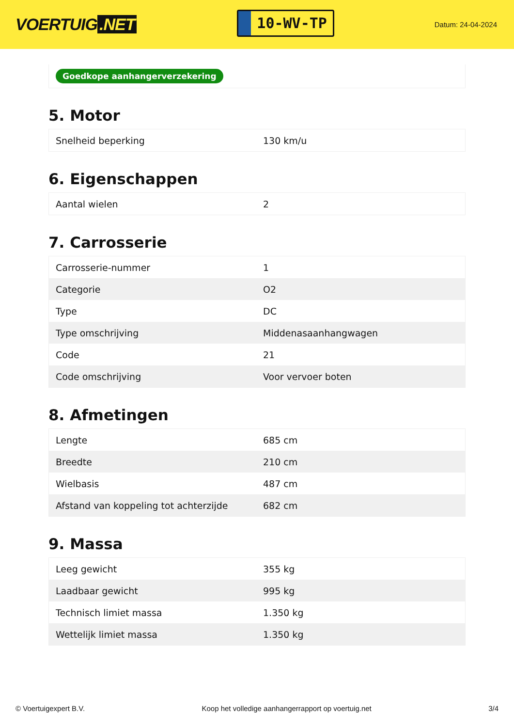VOERTUIG.NET
10-WV-TP
Datum: 24-04-2024
Goedkope aanhangerverzekering
5. Motor
| Snelheid beperking | 130 km/u |
6. Eigenschappen
| Aantal wielen | 2 |
7. Carrosserie
| Carrosserie-nummer | 1 |
| Categorie | O2 |
| Type | DC |
| Type omschrijving | Middenasaanhangwagen |
| Code | 21 |
| Code omschrijving | Voor vervoer boten |
8. Afmetingen
| Lengte | 685 cm |
| Breedte | 210 cm |
| Wielbasis | 487 cm |
| Afstand van koppeling tot achterzijde | 682 cm |
9. Massa
| Leeg gewicht | 355 kg |
| Laadbaar gewicht | 995 kg |
| Technisch limiet massa | 1.350 kg |
| Wettelijk limiet massa | 1.350 kg |
© Voertuigexpert B.V. Koop het volledige aanhangerrapport op voertuig.net 3/4